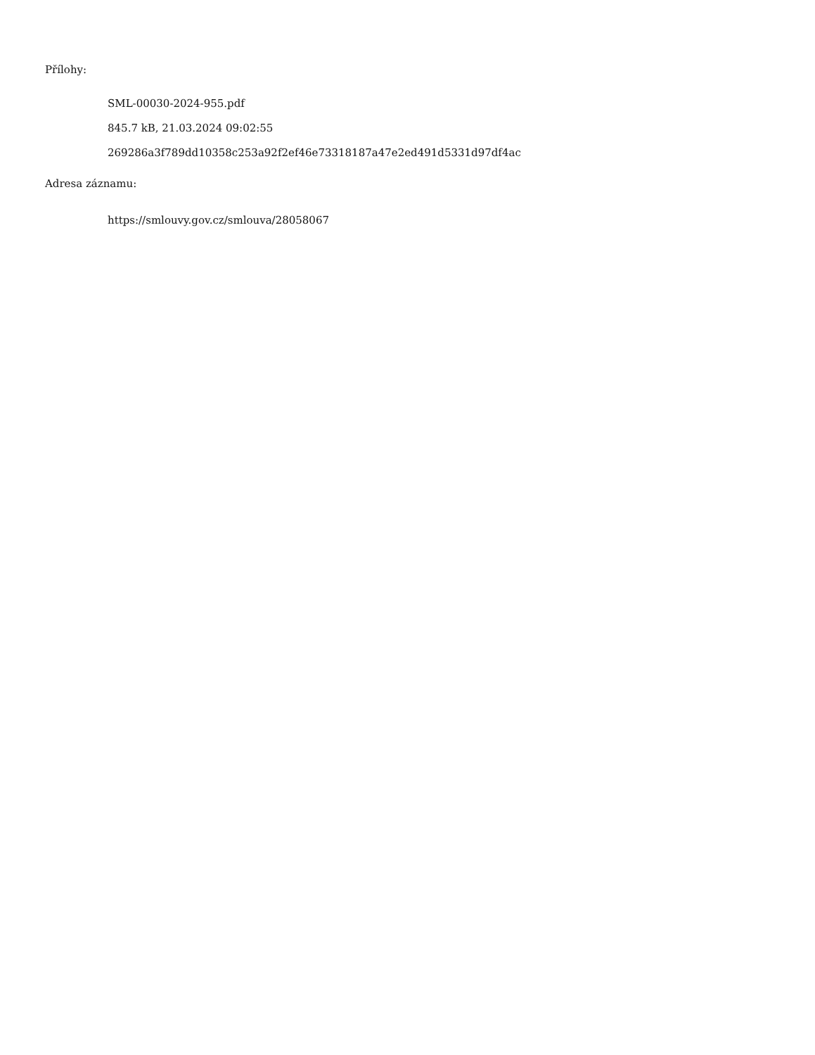Přílohy:
SML-00030-2024-955.pdf
845.7 kB, 21.03.2024 09:02:55
269286a3f789dd10358c253a92f2ef46e73318187a47e2ed491d5331d97df4ac
Adresa záznamu:
https://smlouvy.gov.cz/smlouva/28058067